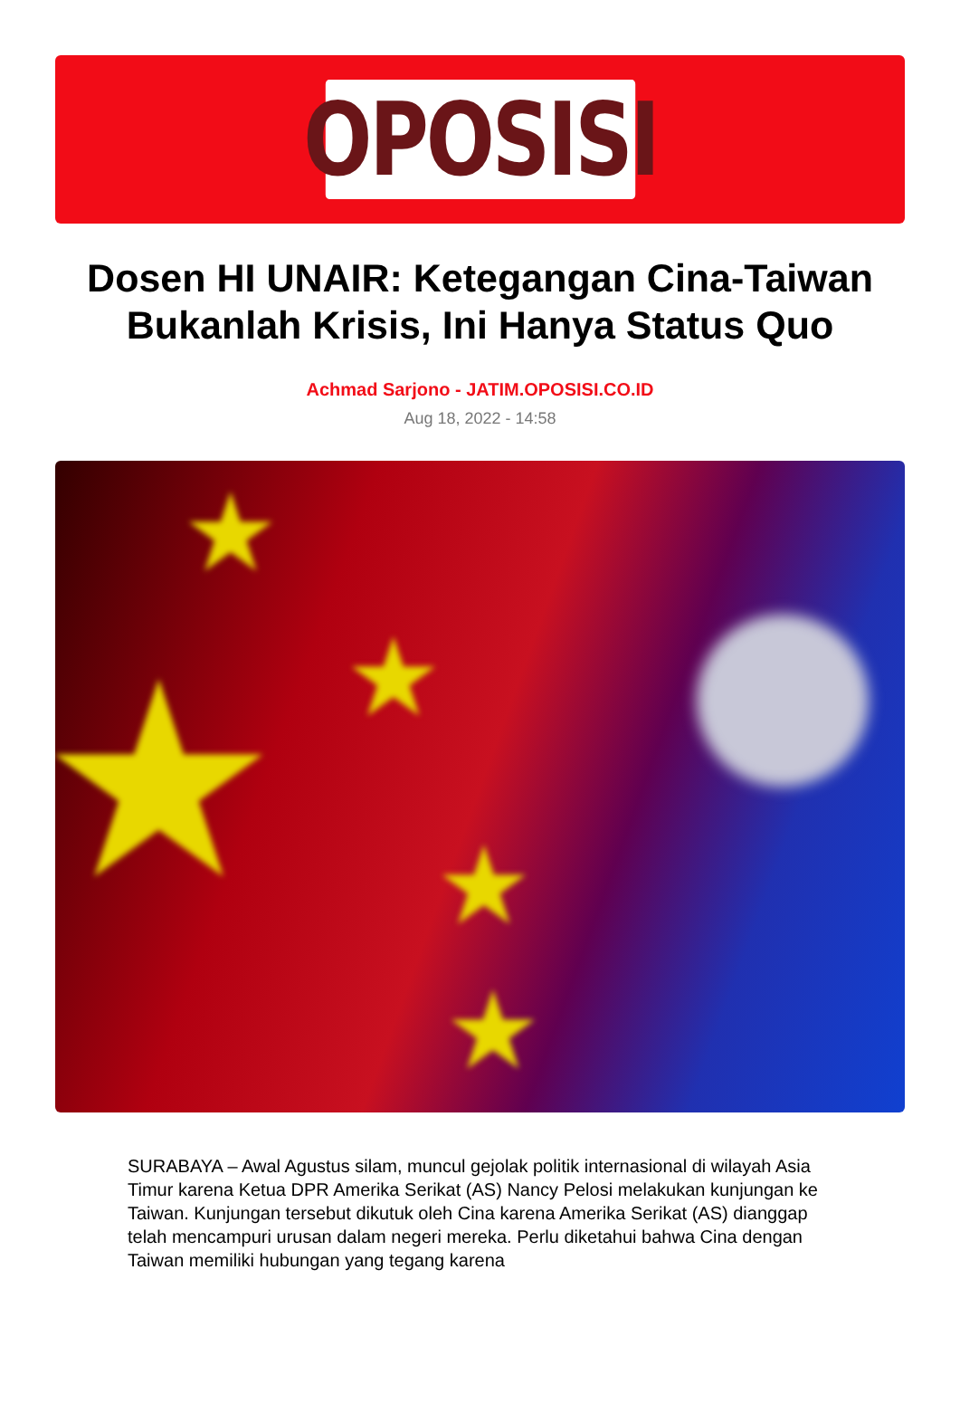OPOSISI
Dosen HI UNAIR: Ketegangan Cina-Taiwan Bukanlah Krisis, Ini Hanya Status Quo
Achmad Sarjono - JATIM.OPOSISI.CO.ID
Aug 18, 2022 - 14:58
★
★
★
★
★
SURABAYA – Awal Agustus silam, muncul gejolak politik internasional di wilayah Asia Timur karena Ketua DPR Amerika Serikat (AS) Nancy Pelosi melakukan kunjungan ke Taiwan. Kunjungan tersebut dikutuk oleh Cina karena Amerika Serikat (AS) dianggap telah mencampuri urusan dalam negeri mereka. Perlu diketahui bahwa Cina dengan Taiwan memiliki hubungan yang tegang karena